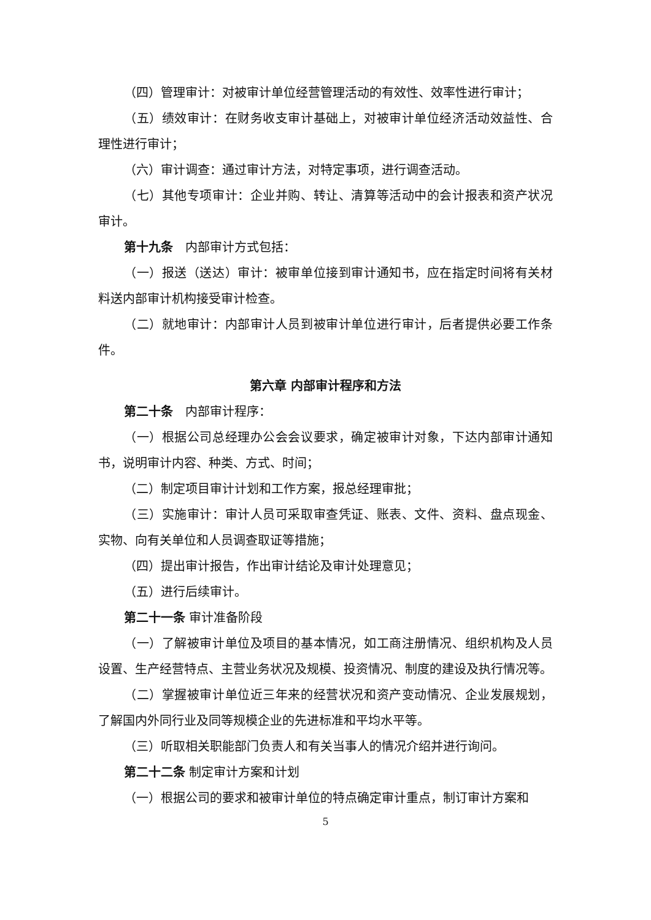（四）管理审计：对被审计单位经营管理活动的有效性、效率性进行审计；
（五）绩效审计：在财务收支审计基础上，对被审计单位经济活动效益性、合理性进行审计；
（六）审计调查：通过审计方法，对特定事项，进行调查活动。
（七）其他专项审计：企业并购、转让、清算等活动中的会计报表和资产状况审计。
第十九条　内部审计方式包括：
（一）报送（送达）审计：被审单位接到审计通知书，应在指定时间将有关材料送内部审计机构接受审计检查。
（二）就地审计：内部审计人员到被审计单位进行审计，后者提供必要工作条件。
第六章 内部审计程序和方法
第二十条　内部审计程序：
（一）根据公司总经理办公会会议要求，确定被审计对象，下达内部审计通知书，说明审计内容、种类、方式、时间；
（二）制定项目审计计划和工作方案，报总经理审批；
（三）实施审计：审计人员可采取审查凭证、账表、文件、资料、盘点现金、实物、向有关单位和人员调查取证等措施；
（四）提出审计报告，作出审计结论及审计处理意见；
（五）进行后续审计。
第二十一条 审计准备阶段
（一）了解被审计单位及项目的基本情况，如工商注册情况、组织机构及人员设置、生产经营特点、主营业务状况及规模、投资情况、制度的建设及执行情况等。
（二）掌握被审计单位近三年来的经营状况和资产变动情况、企业发展规划，了解国内外同行业及同等规模企业的先进标准和平均水平等。
（三）听取相关职能部门负责人和有关当事人的情况介绍并进行询问。
第二十二条 制定审计方案和计划
（一）根据公司的要求和被审计单位的特点确定审计重点，制订审计方案和
5